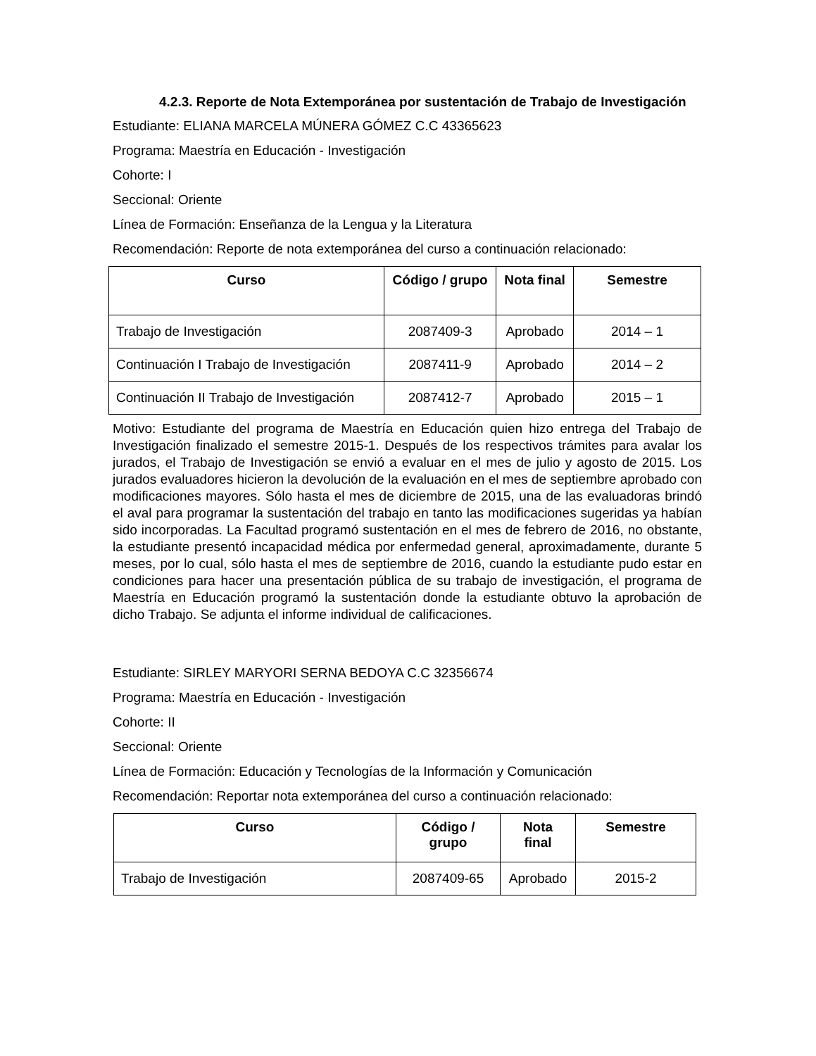4.2.3. Reporte de Nota Extemporánea por sustentación de Trabajo de Investigación
Estudiante: ELIANA MARCELA MÚNERA GÓMEZ C.C 43365623
Programa: Maestría en Educación - Investigación
Cohorte: I
Seccional: Oriente
Línea de Formación: Enseñanza de la Lengua y la Literatura
Recomendación: Reporte de nota extemporánea del curso a continuación relacionado:
| Curso | Código / grupo | Nota final | Semestre |
| --- | --- | --- | --- |
| Trabajo de Investigación | 2087409-3 | Aprobado | 2014 – 1 |
| Continuación I Trabajo de Investigación | 2087411-9 | Aprobado | 2014 – 2 |
| Continuación II Trabajo de Investigación | 2087412-7 | Aprobado | 2015 – 1 |
Motivo: Estudiante del programa de Maestría en Educación quien hizo entrega del Trabajo de Investigación finalizado el semestre 2015-1. Después de los respectivos trámites para avalar los jurados, el Trabajo de Investigación se envió a evaluar en el mes de julio y agosto de 2015. Los jurados evaluadores hicieron la devolución de la evaluación en el mes de septiembre aprobado con modificaciones mayores. Sólo hasta el mes de diciembre de 2015, una de las evaluadoras brindó el aval para programar la sustentación del trabajo en tanto las modificaciones sugeridas ya habían sido incorporadas. La Facultad programó sustentación en el mes de febrero de 2016, no obstante, la estudiante presentó incapacidad médica por enfermedad general, aproximadamente, durante 5 meses, por lo cual, sólo hasta el mes de septiembre de 2016, cuando la estudiante pudo estar en condiciones para hacer una presentación pública de su trabajo de investigación, el programa de Maestría en Educación programó la sustentación donde la estudiante obtuvo la aprobación de dicho Trabajo. Se adjunta el informe individual de calificaciones.
Estudiante: SIRLEY MARYORI SERNA BEDOYA C.C 32356674
Programa: Maestría en Educación - Investigación
Cohorte: II
Seccional: Oriente
Línea de Formación: Educación y Tecnologías de la Información y Comunicación
Recomendación: Reportar nota extemporánea del curso a continuación relacionado:
| Curso | Código / grupo | Nota final | Semestre |
| --- | --- | --- | --- |
| Trabajo de Investigación | 2087409-65 | Aprobado | 2015-2 |